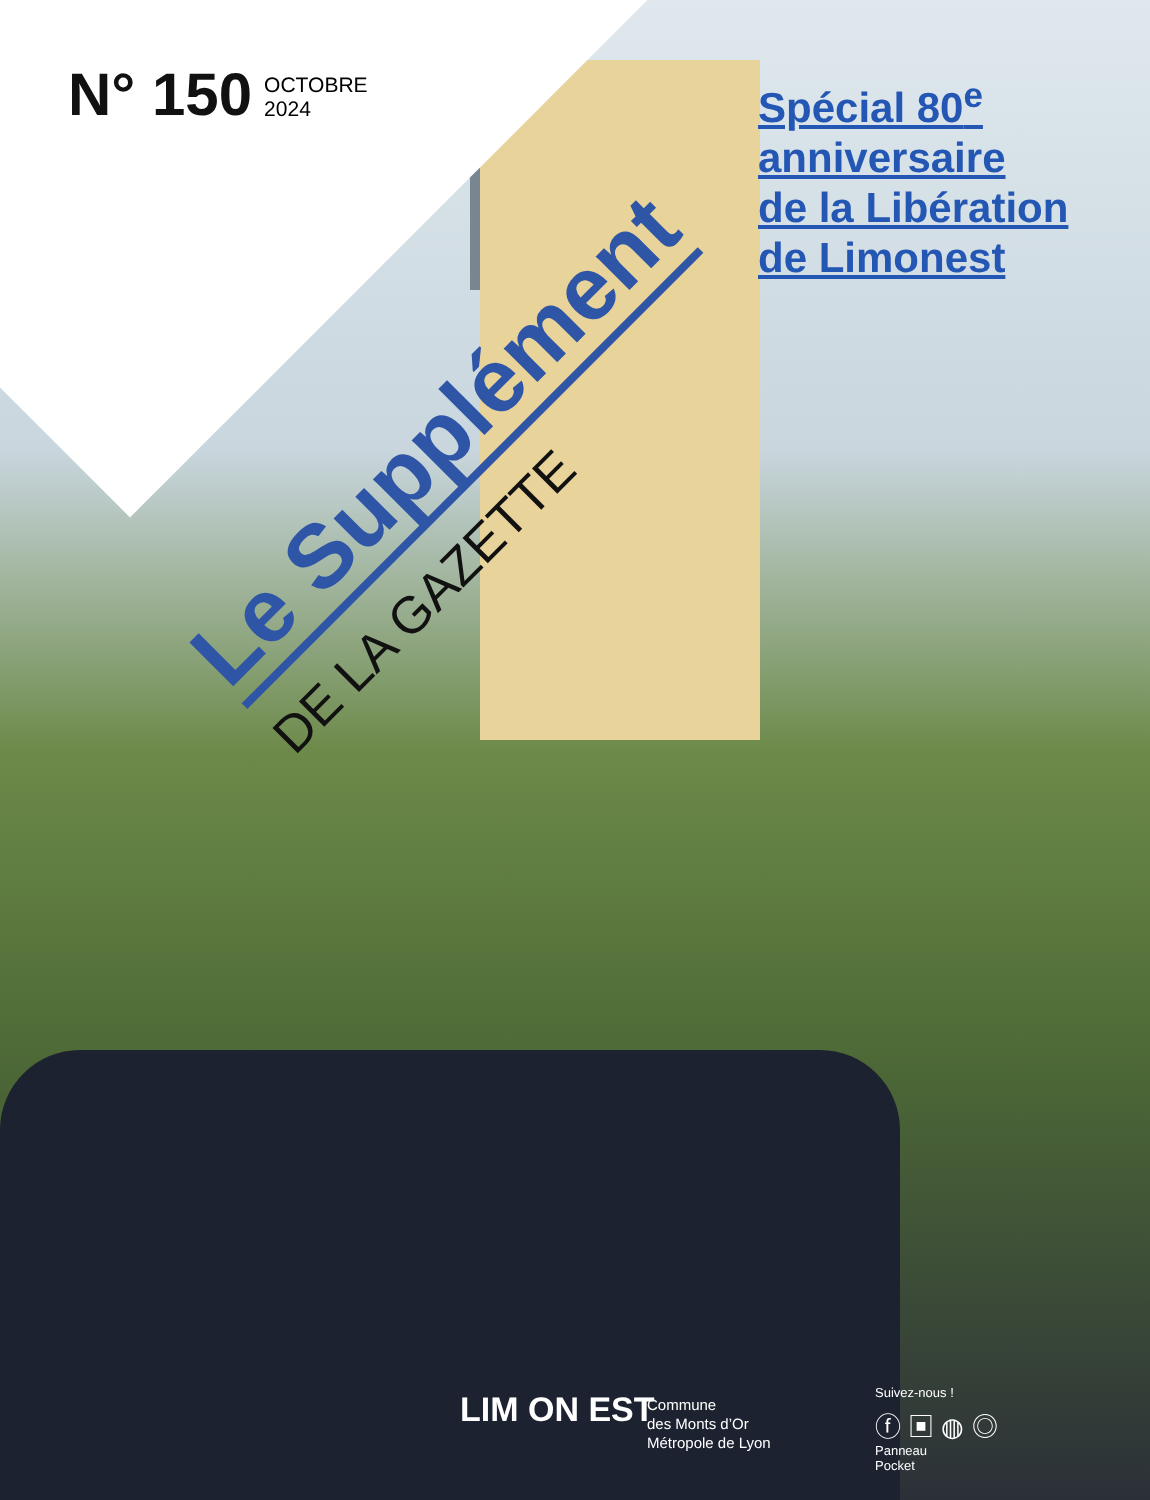N° 150 OCTOBRE
2024
Le Supplément
DE LA GAZETTE
Spécial 80<sup>e</sup>
anniversaire
de la Libération
de Limonest
LIM ON EST
Commune
des Monts d’Or
Métropole de Lyon
Suivez-nous !
ⓕ ▣ ◍ ◎
Panneau
Pocket